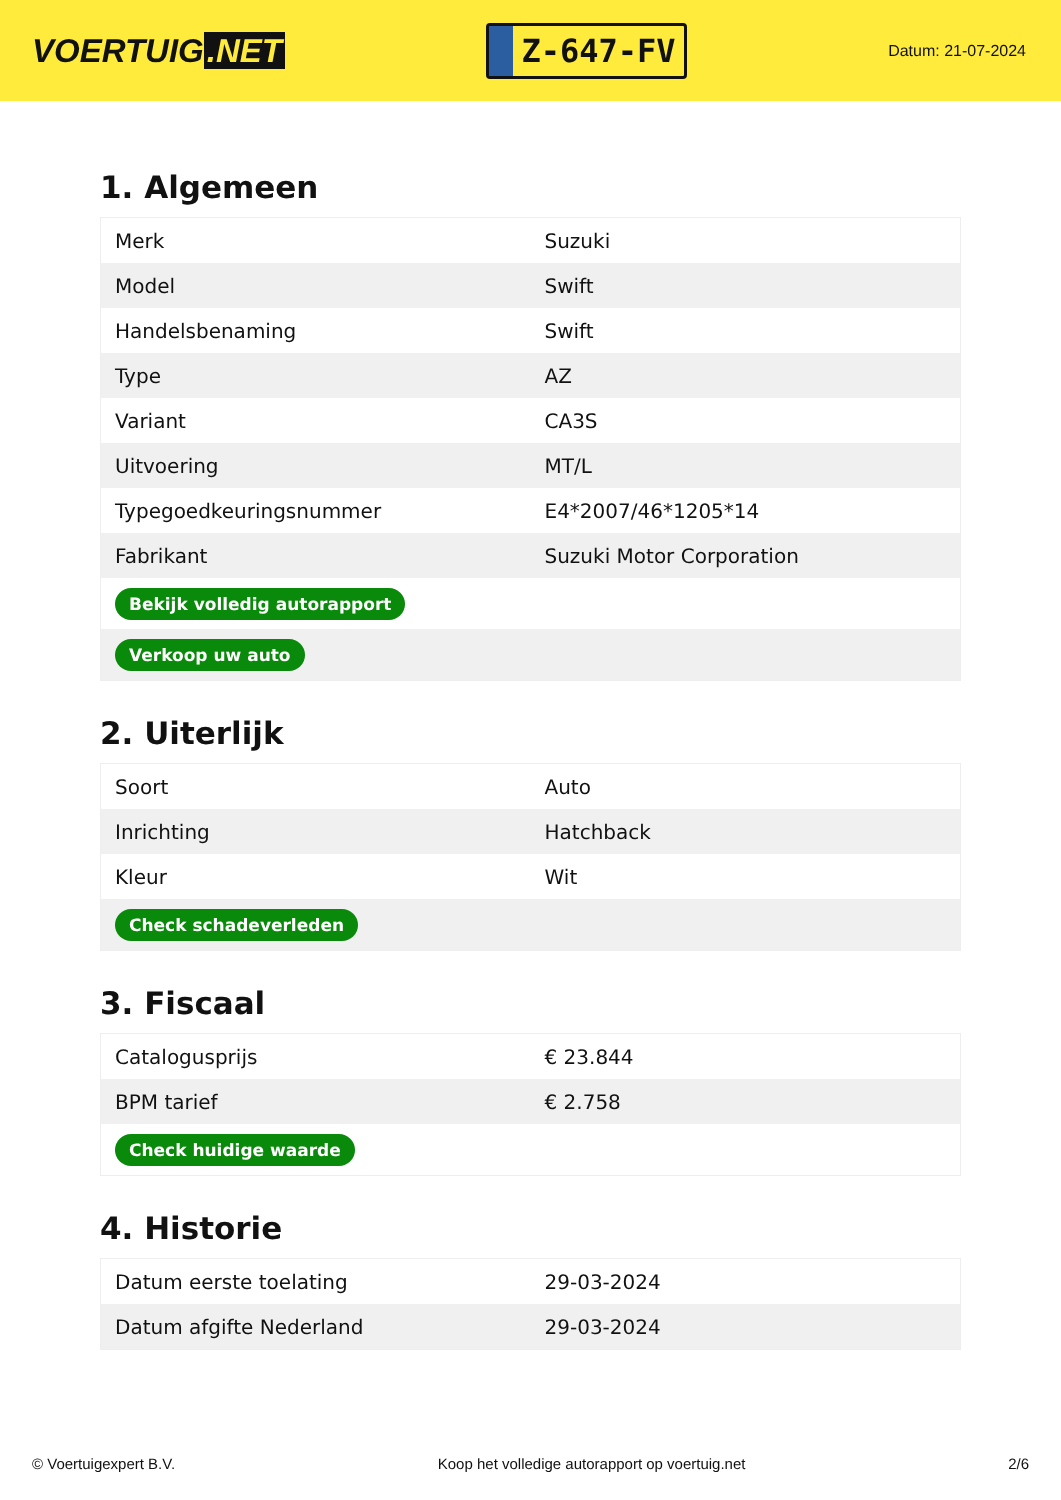VOERTUIG.NET
Z-647-FV
Datum: 21-07-2024
1. Algemeen
| Merk | Suzuki |
| Model | Swift |
| Handelsbenaming | Swift |
| Type | AZ |
| Variant | CA3S |
| Uitvoering | MT/L |
| Typegoedkeuringsnummer | E4*2007/46*1205*14 |
| Fabrikant | Suzuki Motor Corporation |
| Bekijk volledig autorapport | |
| Verkoop uw auto | |
2. Uiterlijk
| Soort | Auto |
| Inrichting | Hatchback |
| Kleur | Wit |
| Check schadeverleden | |
3. Fiscaal
| Catalogusprijs | € 23.844 |
| BPM tarief | € 2.758 |
| Check huidige waarde | |
4. Historie
| Datum eerste toelating | 29-03-2024 |
| Datum afgifte Nederland | 29-03-2024 |
© Voertuigexpert B.V. Koop het volledige autorapport op voertuig.net 2/6